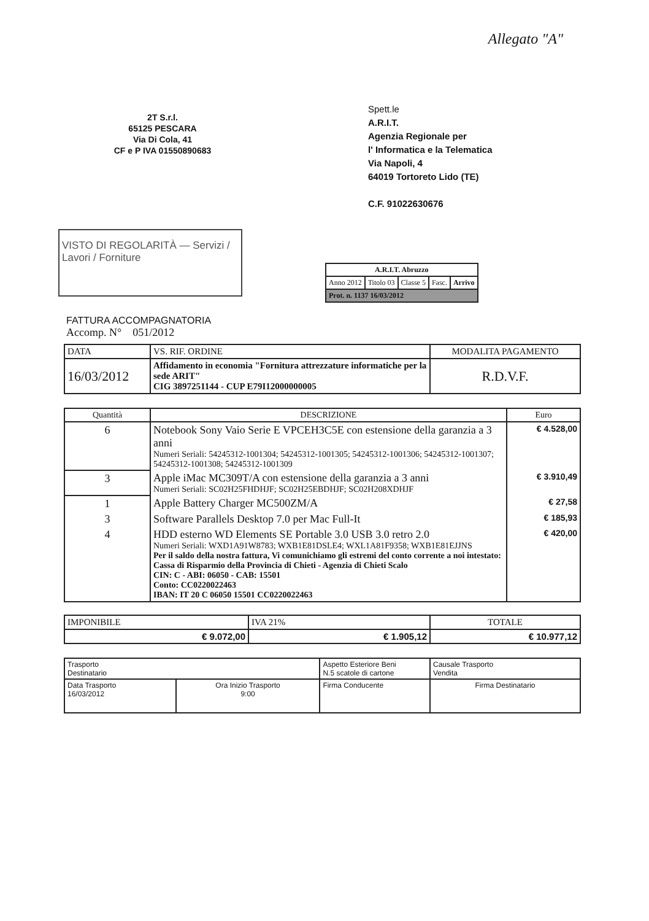Allegato "A"
2T S.r.l.
65125 PESCARA
Via Di Cola, 41
CF e P IVA 01550890683
Spett.le
A.R.I.T.
Agenzia Regionale per
l' Informatica e la Telematica
Via Napoli, 4
64019 Tortoreto Lido (TE)
C.F. 91022630676
VISTO DI REGOLARITÀ — Servizi / Lavori / Forniture
| A.R.I.T. Abruzzo | | | | |
| Anno 2012 | Titolo 03 | Classe 5 | Fasc. | Arrivo |
| Prot. n. 1137 16/03/2012 | | | | |
FATTURA ACCOMPAGNATORIA
Accomp. N° 051/2012
| DATA | VS. RIF. ORDINE | MODALITA PAGAMENTO |
| 16/03/2012 | Affidamento in economia "Fornitura attrezzature informatiche per la sede ARIT" CIG 3897251144 - CUP E79I12000000005 | R.D.V.F. |
| Quantità | DESCRIZIONE | Euro |
| --- | --- | --- |
| 6 | Notebook Sony Vaio Serie E VPCEH3C5E con estensione della garanzia a 3 anni Numeri Seriali: 54245312-1001304; 54245312-1001305; 54245312-1001306; 54245312-1001307; 54245312-1001308; 54245312-1001309 | € 4.528,00 |
| 3 | Apple iMac MC309T/A con estensione della garanzia a 3 anni Numeri Seriali: SC02H25FHDHJF; SC02H25EBDHJF; SC02H208XDHJF | € 3.910,49 |
| 1 | Apple Battery Charger MC500ZM/A | € 27,58 |
| 3 | Software Parallels Desktop 7.0 per Mac Full-It | € 185,93 |
| 4 | HDD esterno WD Elements SE Portable 3.0 USB 3.0 retro 2.0 Numeri Seriali: WXD1A91W8783; WXB1E81DSLE4; WXL1A81F9358; WXB1E81EJJNS Per il saldo della nostra fattura, Vi comunichiamo gli estremi del conto corrente a noi intestato: Cassa di Risparmio della Provincia di Chieti - Agenzia di Chieti Scalo CIN: C - ABI: 06050 - CAB: 15501 Conto: CC0220022463 IBAN: IT 20 C 06050 15501 CC0220022463 | € 420,00 |
| IMPONIBILE | IVA 21% | TOTALE |
| € 9.072,00 | € 1.905,12 | € 10.977,12 |
| Trasporto Destinatario | | Aspetto Esteriore Beni N.5 scatole di cartone | Causale Trasporto Vendita |
| Data Trasporto 16/03/2012 | Ora Inizio Trasporto 9:00 | Firma Conducente | Firma Destinatario |